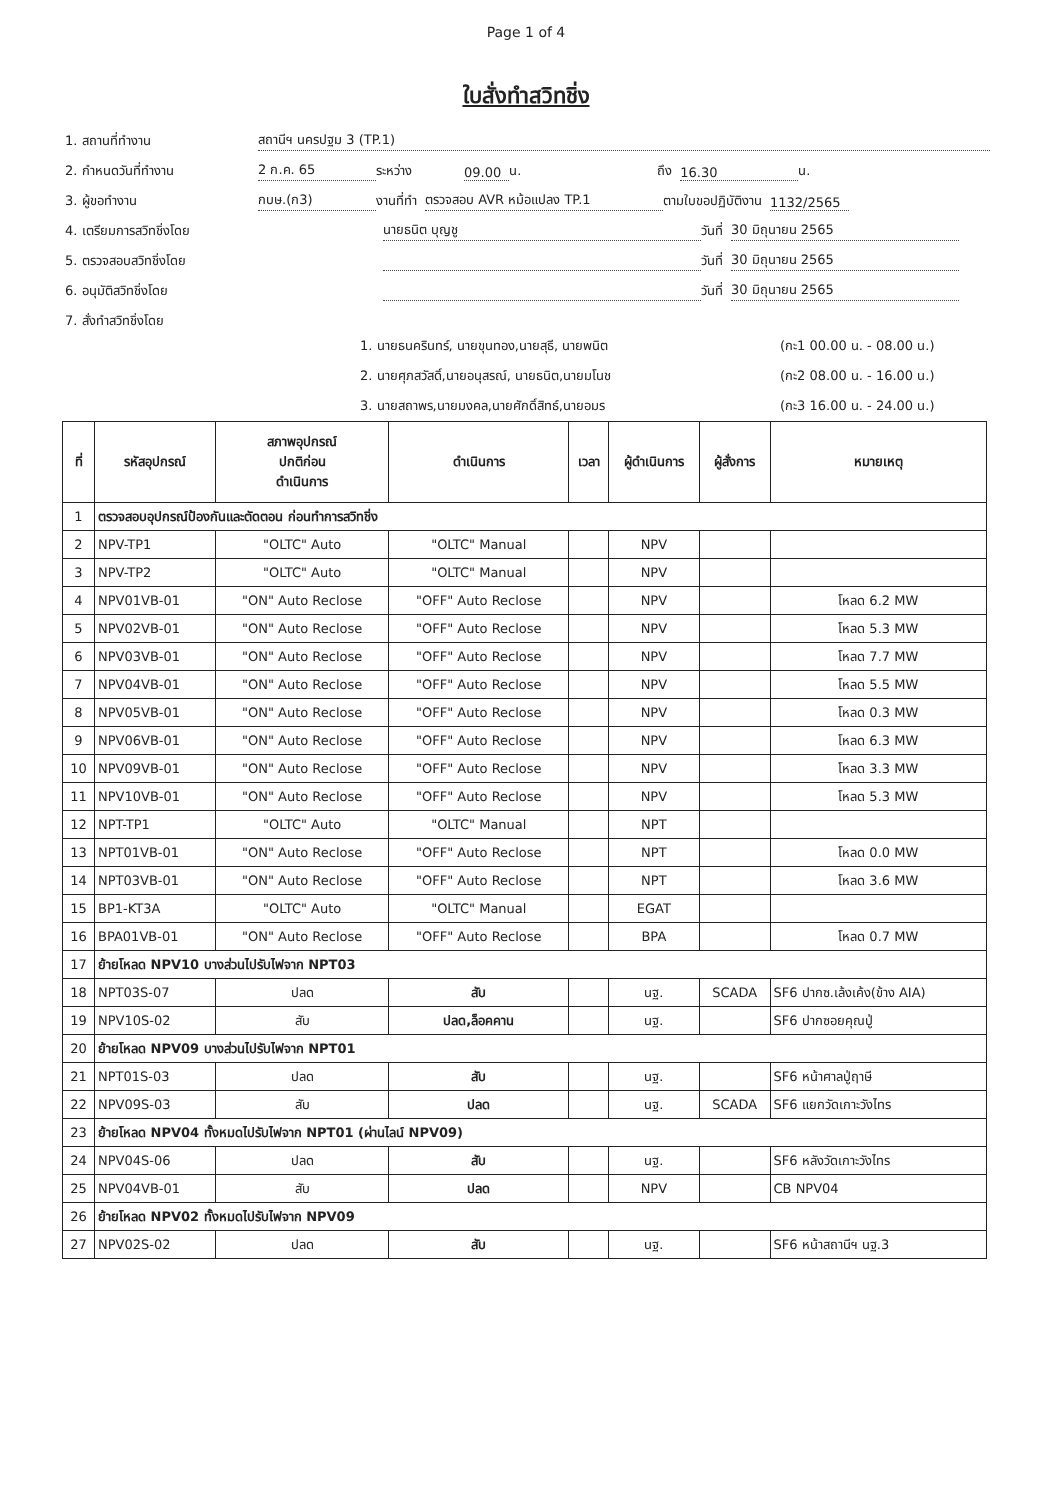Page 1 of 4
ใบสั่งทำสวิทชิ่ง
1. สถานที่ทำงาน
สถานีฯ นครปฐม 3 (TP.1)
2. กำหนดวันที่ทำงาน
2 ก.ค. 65
ระหว่าง
09.00
น.
ถึง
16.30
น.
3. ผู้ขอทำงาน
กบษ.(ก3)
งานที่ทำ
ตรวจสอบ AVR หม้อแปลง TP.1
ตามใบขอปฏิบัติงาน
1132/2565
4. เตรียมการสวิทชิ่งโดย
นายธนิต บุญชู
วันที่
30 มิถุนายน 2565
5. ตรวจสอบสวิทชิ่งโดย
วันที่
30 มิถุนายน 2565
6. อนุมัติสวิทชิ่งโดย
วันที่
30 มิถุนายน 2565
7. สั่งทำสวิทชิ่งโดย
1. นายธนครินทร์, นายขุนทอง,นายสุธี, นายพนิต (กะ1 00.00 น. - 08.00 น.)
2. นายศุภสวัสดิ์,นายอนุสรณ์, นายธนิต,นายมโนช (กะ2 08.00 น. - 16.00 น.)
3. นายสถาพร,นายมงคล,นายศักดิ์สิทธ์,นายอมร (กะ3 16.00 น. - 24.00 น.)
| ที่ | รหัสอุปกรณ์ | สภาพอุปกรณ์ ปกติก่อน ดำเนินการ | ดำเนินการ | เวลา | ผู้ดำเนินการ | ผู้สั่งการ | หมายเหตุ |
| --- | --- | --- | --- | --- | --- | --- | --- |
| 1 | ตรวจสอบอุปกรณ์ป้องกันและตัดตอน ก่อนทำการสวิทชิ่ง | | | | | | |
| 2 | NPV-TP1 | "OLTC" Auto | "OLTC" Manual | | NPV | | |
| 3 | NPV-TP2 | "OLTC" Auto | "OLTC" Manual | | NPV | | |
| 4 | NPV01VB-01 | "ON" Auto Reclose | "OFF" Auto Reclose | | NPV | | โหลด 6.2 MW |
| 5 | NPV02VB-01 | "ON" Auto Reclose | "OFF" Auto Reclose | | NPV | | โหลด 5.3 MW |
| 6 | NPV03VB-01 | "ON" Auto Reclose | "OFF" Auto Reclose | | NPV | | โหลด 7.7 MW |
| 7 | NPV04VB-01 | "ON" Auto Reclose | "OFF" Auto Reclose | | NPV | | โหลด 5.5 MW |
| 8 | NPV05VB-01 | "ON" Auto Reclose | "OFF" Auto Reclose | | NPV | | โหลด 0.3 MW |
| 9 | NPV06VB-01 | "ON" Auto Reclose | "OFF" Auto Reclose | | NPV | | โหลด 6.3 MW |
| 10 | NPV09VB-01 | "ON" Auto Reclose | "OFF" Auto Reclose | | NPV | | โหลด 3.3 MW |
| 11 | NPV10VB-01 | "ON" Auto Reclose | "OFF" Auto Reclose | | NPV | | โหลด 5.3 MW |
| 12 | NPT-TP1 | "OLTC" Auto | "OLTC" Manual | | NPT | | |
| 13 | NPT01VB-01 | "ON" Auto Reclose | "OFF" Auto Reclose | | NPT | | โหลด 0.0 MW |
| 14 | NPT03VB-01 | "ON" Auto Reclose | "OFF" Auto Reclose | | NPT | | โหลด 3.6 MW |
| 15 | BP1-KT3A | "OLTC" Auto | "OLTC" Manual | | EGAT | | |
| 16 | BPA01VB-01 | "ON" Auto Reclose | "OFF" Auto Reclose | | BPA | | โหลด 0.7 MW |
| 17 | ย้ายโหลด NPV10 บางส่วนไปรับไฟจาก NPT03 | | | | | | |
| 18 | NPT03S-07 | ปลด | สับ | | นฐ. | SCADA | SF6 ปากซ.เล้งเค้ง(ข้าง AIA) |
| 19 | NPV10S-02 | สับ | ปลด,ล็อคคาน | | นฐ. | | SF6 ปากซอยคุณปู่ |
| 20 | ย้ายโหลด NPV09 บางส่วนไปรับไฟจาก NPT01 | | | | | | |
| 21 | NPT01S-03 | ปลด | สับ | | นฐ. | | SF6 หน้าศาลปู่ฤาษี |
| 22 | NPV09S-03 | สับ | ปลด | | นฐ. | SCADA | SF6 แยกวัดเกาะวังไทร |
| 23 | ย้ายโหลด NPV04 ทั้งหมดไปรับไฟจาก NPT01 (ผ่านไลน์ NPV09) | | | | | | |
| 24 | NPV04S-06 | ปลด | สับ | | นฐ. | | SF6 หลังวัดเกาะวังไทร |
| 25 | NPV04VB-01 | สับ | ปลด | | NPV | | CB NPV04 |
| 26 | ย้ายโหลด NPV02 ทั้งหมดไปรับไฟจาก NPV09 | | | | | | |
| 27 | NPV02S-02 | ปลด | สับ | | นฐ. | | SF6 หน้าสถานีฯ นฐ.3 |